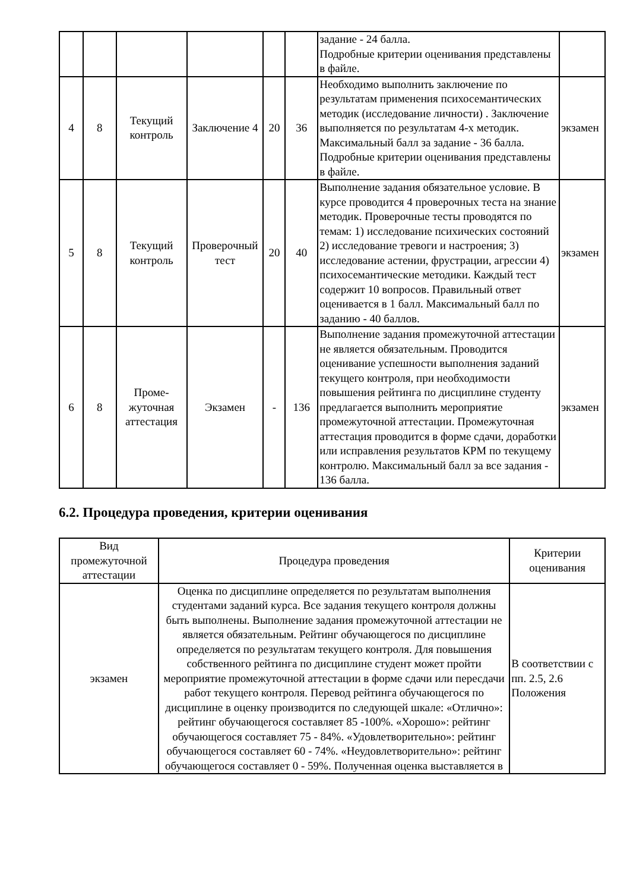| | | | | | | задание - 24 балла. Подробные критерии оценивания представлены в файле. | |
| 4 | 8 | Текущий контроль | Заключение 4 | 20 | 36 | Необходимо выполнить заключение по результатам применения психосемантических методик (исследование личности) . Заключение выполняется по результатам 4-х методик. Максимальный балл за задание - 36 балла. Подробные критерии оценивания представлены в файле. | экзамен |
| 5 | 8 | Текущий контроль | Проверочный тест | 20 | 40 | Выполнение задания обязательное условие. В курсе проводится 4 проверочных теста на знание методик. Проверочные тесты проводятся по темам: 1) исследование психических состояний 2) исследование тревоги и настроения; 3) исследование астении, фрустрации, агрессии 4) психосемантические методики. Каждый тест содержит 10 вопросов. Правильный ответ оценивается в 1 балл. Максимальный балл по заданию - 40 баллов. | экзамен |
| 6 | 8 | Проме-жуточная аттестация | Экзамен | - | 136 | Выполнение задания промежуточной аттестации не является обязательным. Проводится оценивание успешности выполнения заданий текущего контроля, при необходимости повышения рейтинга по дисциплине студенту предлагается выполнить мероприятие промежуточной аттестации. Промежуточная аттестация проводится в форме сдачи, доработки или исправления результатов КРМ по текущему контролю. Максимальный балл за все задания - 136 балла. | экзамен |
6.2. Процедура проведения, критерии оценивания
| Вид промежуточной аттестации | Процедура проведения | Критерии оценивания |
| --- | --- | --- |
| экзамен | Оценка по дисциплине определяется по результатам выполнения студентами заданий курса. Все задания текущего контроля должны быть выполнены. Выполнение задания промежуточной аттестации не является обязательным. Рейтинг обучающегося по дисциплине определяется по результатам текущего контроля. Для повышения собственного рейтинга по дисциплине студент может пройти мероприятие промежуточной аттестации в форме сдачи или пересдачи работ текущего контроля. Перевод рейтинга обучающегося по дисциплине в оценку производится по следующей шкале: «Отлично»: рейтинг обучающегося составляет 85 -100%. «Хорошо»: рейтинг обучающегося составляет 75 - 84%. «Удовлетворительно»: рейтинг обучающегося составляет 60 - 74%. «Неудовлетворительно»: рейтинг обучающегося составляет 0 - 59%. Полученная оценка выставляется в | В соответствии с пп. 2.5, 2.6 Положения |